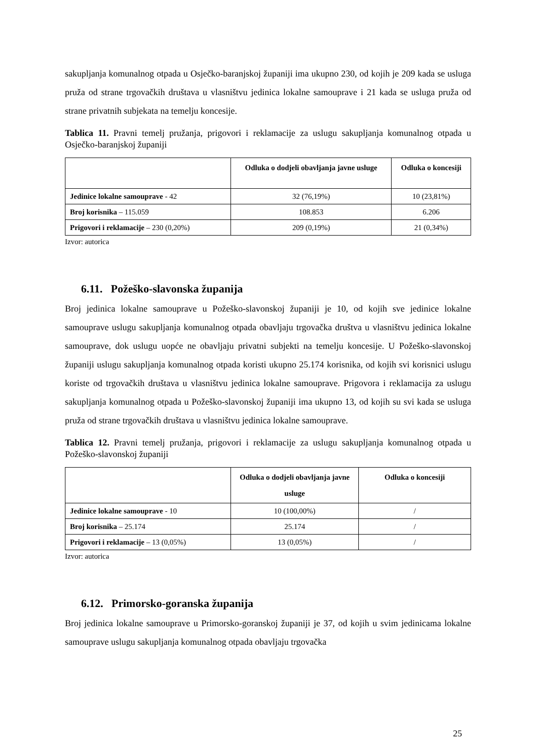sakupljanja komunalnog otpada u Osječko-baranjskoj županiji ima ukupno 230, od kojih je 209 kada se usluga pruža od strane trgovačkih društava u vlasništvu jedinica lokalne samouprave i 21 kada se usluga pruža od strane privatnih subjekata na temelju koncesije.
Tablica 11. Pravni temelj pružanja, prigovori i reklamacije za uslugu sakupljanja komunalnog otpada u Osječko-baranjskoj županiji
| | Odluka o dodjeli obavljanja javne usluge | Odluka o koncesiji |
| --- | --- | --- |
| Jedinice lokalne samouprave - 42 | 32 (76,19%) | 10 (23,81%) |
| Broj korisnika – 115.059 | 108.853 | 6.206 |
| Prigovori i reklamacije – 230 (0,20%) | 209 (0,19%) | 21 (0,34%) |
Izvor: autorica
6.11. Požeško-slavonska županija
Broj jedinica lokalne samouprave u Požeško-slavonskoj županiji je 10, od kojih sve jedinice lokalne samouprave uslugu sakupljanja komunalnog otpada obavljaju trgovačka društva u vlasništvu jedinica lokalne samouprave, dok uslugu uopće ne obavljaju privatni subjekti na temelju koncesije. U Požeško-slavonskoj županiji uslugu sakupljanja komunalnog otpada koristi ukupno 25.174 korisnika, od kojih svi korisnici uslugu koriste od trgovačkih društava u vlasništvu jedinica lokalne samouprave. Prigovora i reklamacija za uslugu sakupljanja komunalnog otpada u Požeško-slavonskoj županiji ima ukupno 13, od kojih su svi kada se usluga pruža od strane trgovačkih društava u vlasništvu jedinica lokalne samouprave.
Tablica 12. Pravni temelj pružanja, prigovori i reklamacije za uslugu sakupljanja komunalnog otpada u Požeško-slavonskoj županiji
| | Odluka o dodjeli obavljanja javne usluge | Odluka o koncesiji |
| --- | --- | --- |
| Jedinice lokalne samouprave - 10 | 10 (100,00%) | / |
| Broj korisnika – 25.174 | 25.174 | / |
| Prigovori i reklamacije – 13 (0,05%) | 13 (0,05%) | / |
Izvor: autorica
6.12. Primorsko-goranska županija
Broj jedinica lokalne samouprave u Primorsko-goranskoj županiji je 37, od kojih u svim jedinicama lokalne samouprave uslugu sakupljanja komunalnog otpada obavljaju trgovačka
25